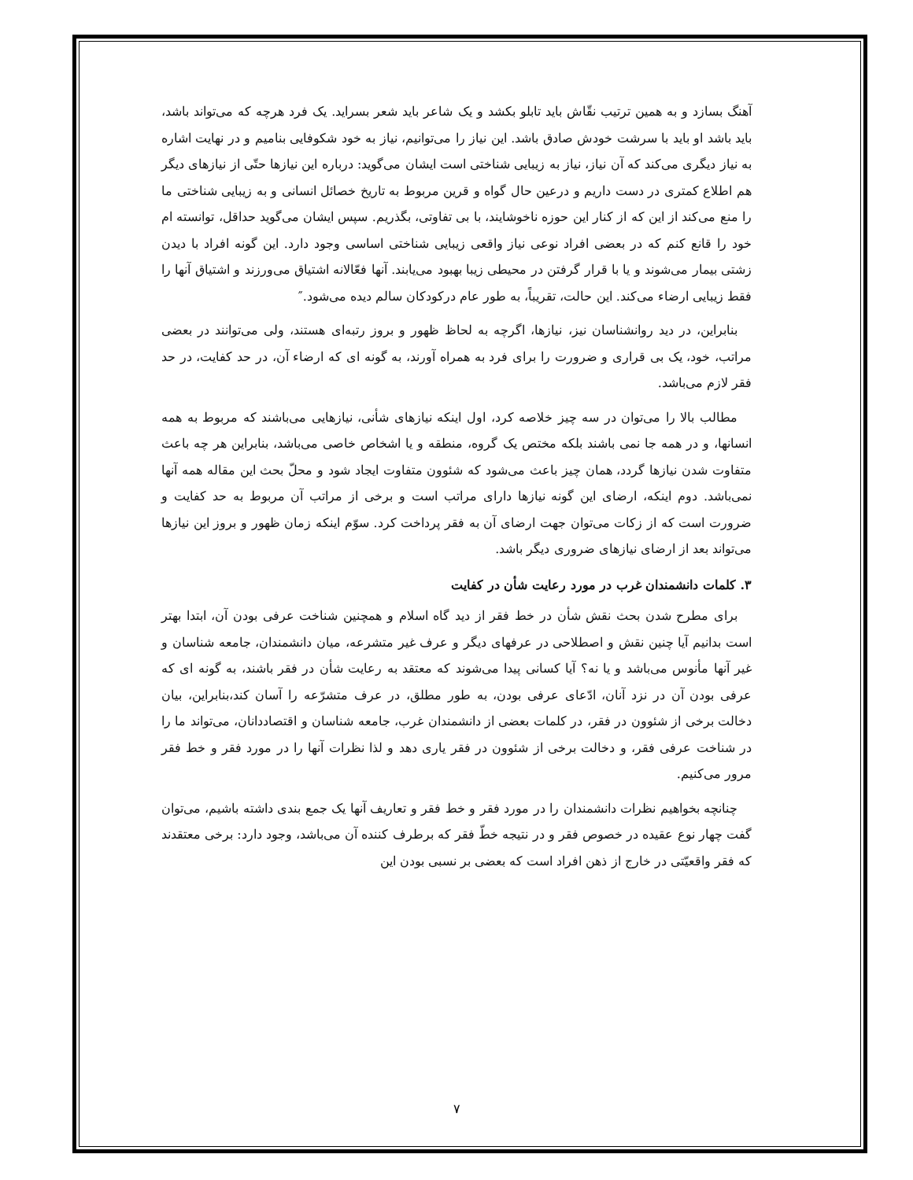آهنگ بسازد و به همین ترتیب نقّاش باید تابلو بکشد و یک شاعر باید شعر بسراید. یک فرد هرچه که می‌تواند باشد، باید باشد او باید با سرشت خودش صادق باشد. این نیاز را می‌توانیم، نیاز به خود شکوفایی بنامیم و در نهایت اشاره به نیاز دیگری می‌کند که آن نیاز، نیاز به زیبایی شناختی است ایشان می‌گوید: درباره این نیازها حتّی از نیازهای دیگر هم اطلاع کمتری در دست داریم و درعین حال گواه و قرین مربوط به تاریخ خصائل انسانی و به زیبایی شناختی ما را منع می‌کند از این که از کنار این حوزه ناخوشایند، با بی تفاوتی، بگذریم. سپس ایشان می‌گوید حداقل، توانسته ام خود را قانع کنم که در بعضی افراد نوعی نیاز واقعی زیبایی شناختی اساسی وجود دارد. این گونه افراد با دیدن زشتی بیمار می‌شوند و یا با قرار گرفتن در محیطی زیبا بهبود می‌یابند. آنها فعّالانه اشتیاق می‌ورزند و اشتیاق آنها را فقط زیبایی ارضاء می‌کند. این حالت، تقریباً، به طور عام درکودکان سالم دیده می‌شود.″
بنابراین، در دید روانشناسان نیز، نیازها، اگرچه به لحاظ ظهور و بروز رتبه‌ای هستند، ولی می‌توانند در بعضی مراتب، خود، یک بی قراری و ضرورت را برای فرد به همراه آورند، به گونه ای که ارضاء آن، در حد کفایت، در حد فقر لازم می‌باشد.
مطالب بالا را می‌توان در سه چیز خلاصه کرد، اول اینکه نیازهای شأنی، نیازهایی می‌باشند که مربوط به همه انسانها، و در همه جا نمی باشند بلکه مختص یک گروه، منطقه و یا اشخاص خاصی می‌باشد، بنابراین هر چه باعث متفاوت شدن نیازها گردد، همان چیز باعث می‌شود که شئوون متفاوت ایجاد شود و محلّ بحث این مقاله همه آنها نمی‌باشد. دوم اینکه، ارضای این گونه نیازها دارای مراتب است و برخی از مراتب آن مربوط به حد کفایت و ضرورت است که از زکات می‌توان جهت ارضای آن به فقر پرداخت کرد. سوّم اینکه زمان ظهور و بروز این نیازها می‌تواند بعد از ارضای نیازهای ضروری دیگر باشد.
۳. کلمات دانشمندان غرب در مورد رعایت شأن در کفایت
برای مطرح شدن بحث نقش شأن در خط فقر از دید گاه اسلام و همچنین شناخت عرفی بودن آن، ابتدا بهتر است بدانیم آیا چنین نقش و اصطلاحی در عرفهای دیگر و عرف غیر متشرعه، میان دانشمندان، جامعه شناسان و غیر آنها مأنوس می‌باشد و یا نه؟ آیا کسانی پیدا می‌شوند که معتقد به رعایت شأن در فقر باشند، به گونه ای که عرفی بودن آن در نزد آنان، ادّعای عرفی بودن، به طور مطلق، در عرف متشرّعه را آسان کند،بنابراین، بیان دخالت برخی از شئوون در فقر، در کلمات بعضی از دانشمندان غرب، جامعه شناسان و اقتصاددانان، می‌تواند ما را در شناخت عرفی فقر، و دخالت برخی از شئوون در فقر یاری دهد و لذا نظرات آنها را در مورد فقر و خط فقر مرور می‌کنیم.
چنانچه بخواهیم نظرات دانشمندان را در مورد فقر و خط فقر و تعاریف آنها یک جمع بندی داشته باشیم، می‌توان گفت چهار نوع عقیده در خصوص فقر و در نتیجه خطّ فقر که برطرف کننده آن می‌باشد، وجود دارد: برخی معتقدند که فقر واقعیّتی در خارج از ذهن افراد است که بعضی بر نسبی بودن این
۷